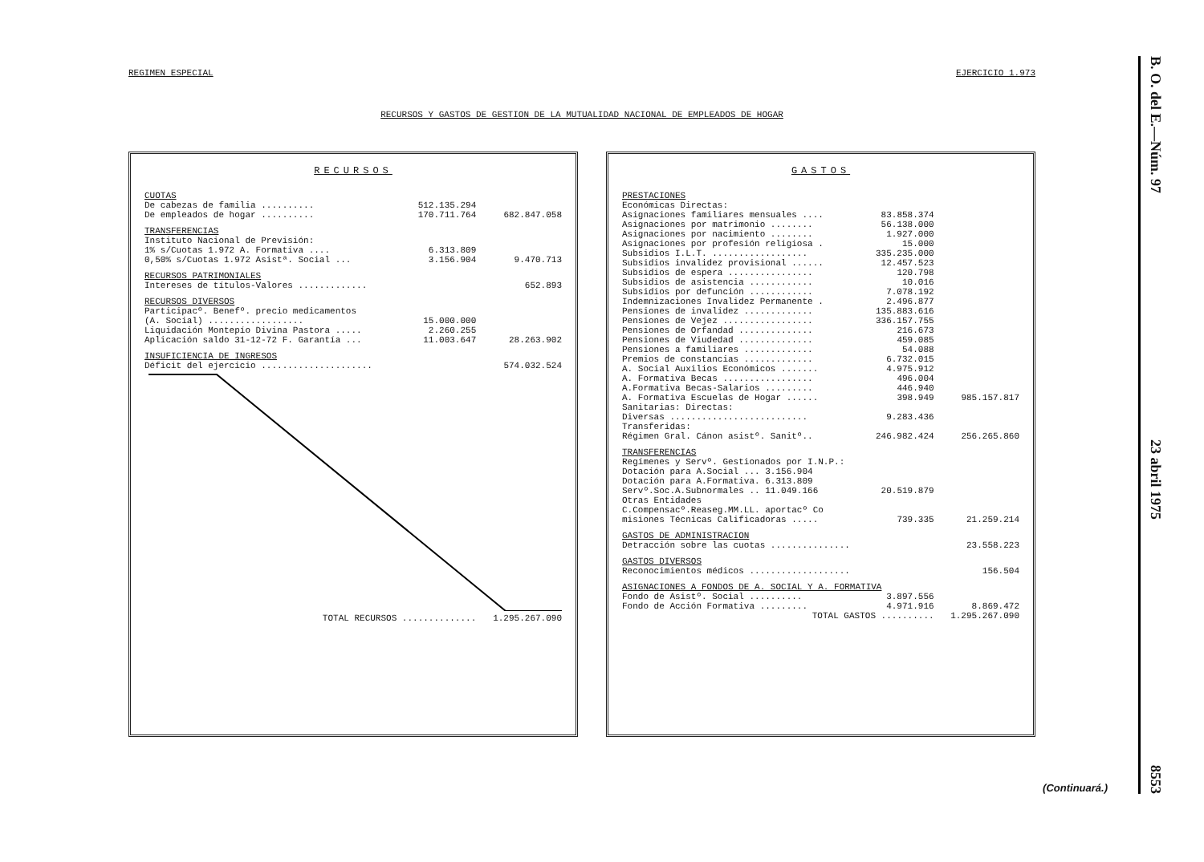REGIMEN ESPECIAL EJERCICIO 1.973
RECURSOS Y GASTOS DE GESTION DE LA MUTUALIDAD NACIONAL DE EMPLEADOS DE HOGAR
RECURSOS
| CUOTAS | | |
| De cabezas de familia .......... | 512.135.294 | |
| De empleados de hogar .......... | 170.711.764 | 682.847.058 |
| TRANSFERENCIAS | | |
| Instituto Nacional de Previsión: | | |
| 1% s/Cuotas 1.972 A. Formativa .... | 6.313.809 | |
| 0,50% s/Cuotas 1.972 Asistª. Social ... | 3.156.904 | 9.470.713 |
| RECURSOS PATRIMONIALES | | |
| Intereses de títulos-Valores ............. | | 652.893 |
| RECURSOS DIVERSOS | | |
| Participacº. Benefº. precio medicamentos | | |
| (A. Social) .................. | 15.000.000 | |
| Liquidación Montepío Divina Pastora ..... | 2.260.255 | |
| Aplicación saldo 31-12-72 F. Garantía ... | 11.003.647 | 28.263.902 |
| INSUFICIENCIA DE INGRESOS | | |
| Déficit del ejercicio ..................... | | 574.032.524 |
| TOTAL RECURSOS .............. | | 1.295.267.090 |
GASTOS
| PRESTACIONES | | |
| Económicas Directas: | | |
| Asignaciones familiares mensuales .... | 83.858.374 | |
| Asignaciones por matrimonio ........ | 56.138.000 | |
| Asignaciones por nacimiento ........ | 1.927.000 | |
| Asignaciones por profesión religiosa . | 15.000 | |
| Subsidios I.L.T. .................. | 335.235.000 | |
| Subsidios invalidez provisional ...... | 12.457.523 | |
| Subsidios de espera ................ | 120.798 | |
| Subsidios de asistencia ............ | 10.016 | |
| Subsidios por defunción ............ | 7.078.192 | |
| Indemnizaciones Invalidez Permanente . | 2.496.877 | |
| Pensiones de invalidez ............. | 135.883.616 | |
| Pensiones de Vejez ................. | 336.157.755 | |
| Pensiones de Orfandad .............. | 216.673 | |
| Pensiones de Viudedad .............. | 459.085 | |
| Pensiones a familiares ............. | 54.088 | |
| Premios de constancias ............. | 6.732.015 | |
| A. Social Auxilios Económicos ....... | 4.975.912 | |
| A. Formativa Becas ................. | 496.004 | |
| A.Formativa Becas-Salarios ......... | 446.940 | |
| A. Formativa Escuelas de Hogar ...... | 398.949 | 985.157.817 |
| Sanitarias: Directas: | | |
| Diversas .......................... | 9.283.436 | |
| Transferidas: | | |
| Régimen Gral. Cánon asistº. Sanitº.. | 246.982.424 | 256.265.860 |
| TRANSFERENCIAS | | |
| Regímenes y Servº. Gestionados por I.N.P.: | | |
| Dotación para A.Social ... 3.156.904 | | |
| Dotación para A.Formativa. 6.313.809 | | |
| Servº.Soc.A.Subnormales .. 11.049.166 | 20.519.879 | |
| Otras Entidades | | |
| C.Compensacº.Reaseg.MM.LL. aportacº Co | | |
| misiones Técnicas Calificadoras ..... | 739.335 | 21.259.214 |
| GASTOS DE ADMINISTRACION | | |
| Detracción sobre las cuotas ............... | | 23.558.223 |
| GASTOS DIVERSOS | | |
| Reconocimientos médicos ................... | | 156.504 |
| ASIGNACIONES A FONDOS DE A. SOCIAL Y A. FORMATIVA | | |
| Fondo de Asistº. Social .......... | 3.897.556 | |
| Fondo de Acción Formativa ......... | 4.971.916 | 8.869.472 |
| TOTAL GASTOS .......... | | 1.295.267.090 |
B. O. del E.—Núm. 97 23 abril 1975 8553
(Continuará.)